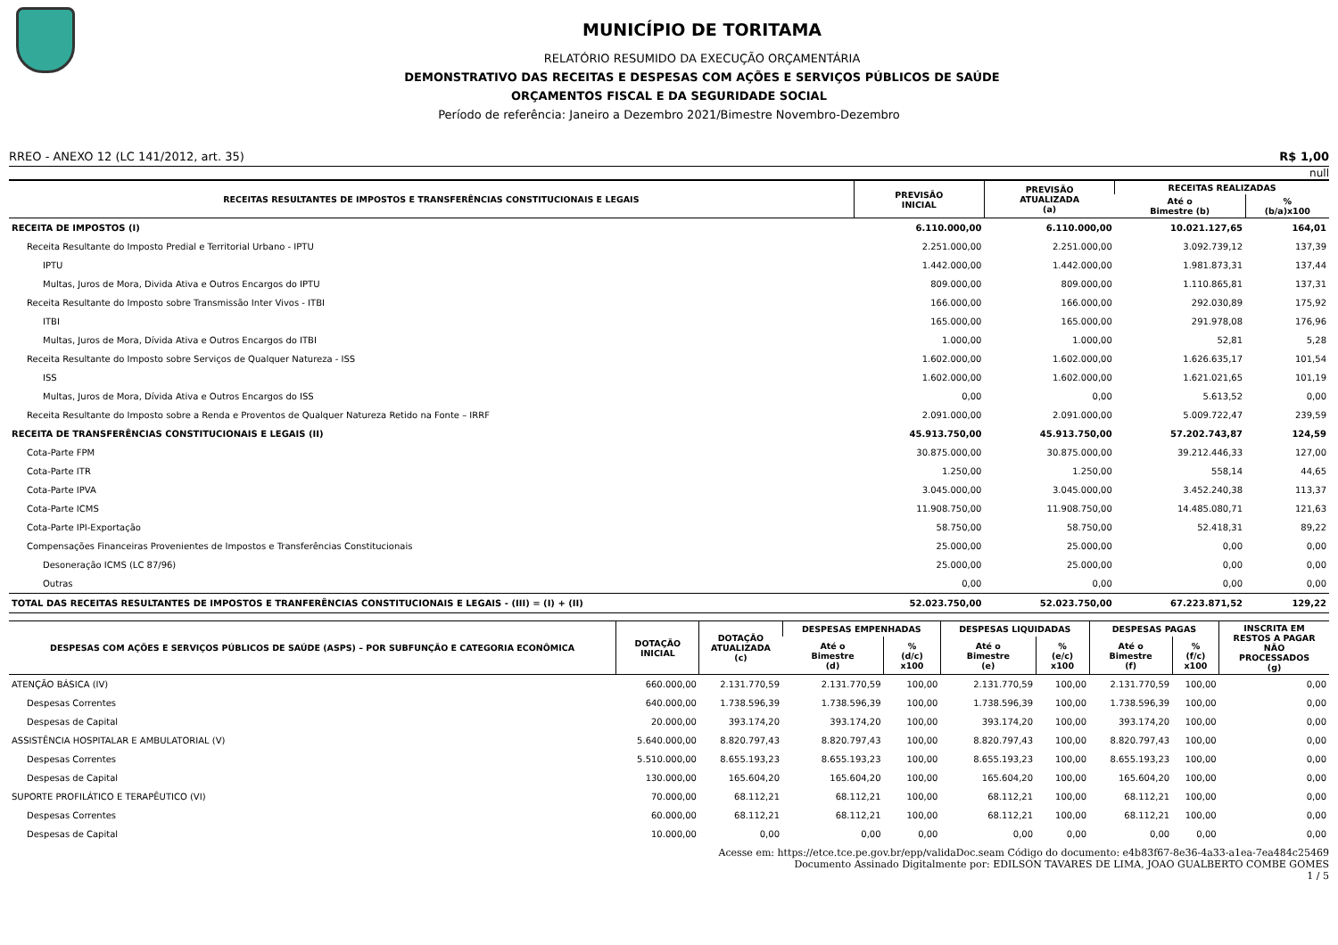MUNICÍPIO DE TORITAMA
RELATÓRIO RESUMIDO DA EXECUÇÃO ORÇAMENTÁRIA
DEMONSTRATIVO DAS RECEITAS E DESPESAS COM AÇÕES E SERVIÇOS PÚBLICOS DE SAÚDE
ORÇAMENTOS FISCAL E DA SEGURIDADE SOCIAL
Período de referência: Janeiro a Dezembro 2021/Bimestre Novembro-Dezembro
RREO - ANEXO 12 (LC 141/2012, art. 35) R$ 1,00
null
| RECEITAS RESULTANTES DE IMPOSTOS E TRANSFERÊNCIAS CONSTITUCIONAIS E LEGAIS | PREVISÃO INICIAL | PREVISÃO ATUALIZADA (a) | RECEITAS REALIZADAS | |
| --- | --- | --- | --- | --- |
| | | | Até o Bimestre (b) | % (b/a)x100 |
| RECEITA DE IMPOSTOS (I) | 6.110.000,00 | 6.110.000,00 | 10.021.127,65 | 164,01 |
| Receita Resultante do Imposto Predial e Territorial Urbano - IPTU | 2.251.000,00 | 2.251.000,00 | 3.092.739,12 | 137,39 |
| IPTU | 1.442.000,00 | 1.442.000,00 | 1.981.873,31 | 137,44 |
| Multas, Juros de Mora, Divida Ativa e Outros Encargos do IPTU | 809.000,00 | 809.000,00 | 1.110.865,81 | 137,31 |
| Receita Resultante do Imposto sobre Transmissão Inter Vivos - ITBI | 166.000,00 | 166.000,00 | 292.030,89 | 175,92 |
| ITBI | 165.000,00 | 165.000,00 | 291.978,08 | 176,96 |
| Multas, Juros de Mora, Dívida Ativa e Outros Encargos do ITBI | 1.000,00 | 1.000,00 | 52,81 | 5,28 |
| Receita Resultante do Imposto sobre Serviços de Qualquer Natureza - ISS | 1.602.000,00 | 1.602.000,00 | 1.626.635,17 | 101,54 |
| ISS | 1.602.000,00 | 1.602.000,00 | 1.621.021,65 | 101,19 |
| Multas, Juros de Mora, Dívida Ativa e Outros Encargos do ISS | 0,00 | 0,00 | 5.613,52 | 0,00 |
| Receita Resultante do Imposto sobre a Renda e Proventos de Qualquer Natureza Retido na Fonte – IRRF | 2.091.000,00 | 2.091.000,00 | 5.009.722,47 | 239,59 |
| RECEITA DE TRANSFERÊNCIAS CONSTITUCIONAIS E LEGAIS (II) | 45.913.750,00 | 45.913.750,00 | 57.202.743,87 | 124,59 |
| Cota-Parte FPM | 30.875.000,00 | 30.875.000,00 | 39.212.446,33 | 127,00 |
| Cota-Parte ITR | 1.250,00 | 1.250,00 | 558,14 | 44,65 |
| Cota-Parte IPVA | 3.045.000,00 | 3.045.000,00 | 3.452.240,38 | 113,37 |
| Cota-Parte ICMS | 11.908.750,00 | 11.908.750,00 | 14.485.080,71 | 121,63 |
| Cota-Parte IPI-Exportação | 58.750,00 | 58.750,00 | 52.418,31 | 89,22 |
| Compensações Financeiras Provenientes de Impostos e Transferências Constitucionais | 25.000,00 | 25.000,00 | 0,00 | 0,00 |
| Desoneração ICMS (LC 87/96) | 25.000,00 | 25.000,00 | 0,00 | 0,00 |
| Outras | 0,00 | 0,00 | 0,00 | 0,00 |
| TOTAL DAS RECEITAS RESULTANTES DE IMPOSTOS E TRANFERÊNCIAS CONSTITUCIONAIS E LEGAIS - (III) = (I) + (II) | 52.023.750,00 | 52.023.750,00 | 67.223.871,52 | 129,22 |
| DESPESAS COM AÇÕES E SERVIÇOS PÚBLICOS DE SAÚDE (ASPS) – POR SUBFUNÇÃO E CATEGORIA ECONÔMICA | DOTAÇÃO INICIAL | DOTAÇÃO ATUALIZADA (c) | DESPESAS EMPENHADAS | | DESPESAS LIQUIDADAS | | DESPESAS PAGAS | | INSCRITA EM RESTOS A PAGAR NÃO PROCESSADOS (g) |
| --- | --- | --- | --- | --- | --- | --- | --- | --- | --- |
| | | | Até o Bimestre (d) | % (d/c) x100 | Até o Bimestre (e) | % (e/c) x100 | Até o Bimestre (f) | % (f/c) x100 | |
| ATENÇÃO BÁSICA (IV) | 660.000,00 | 2.131.770,59 | 2.131.770,59 | 100,00 | 2.131.770,59 | 100,00 | 2.131.770,59 | 100,00 | 0,00 |
| Despesas Correntes | 640.000,00 | 1.738.596,39 | 1.738.596,39 | 100,00 | 1.738.596,39 | 100,00 | 1.738.596,39 | 100,00 | 0,00 |
| Despesas de Capital | 20.000,00 | 393.174,20 | 393.174,20 | 100,00 | 393.174,20 | 100,00 | 393.174,20 | 100,00 | 0,00 |
| ASSISTÊNCIA HOSPITALAR E AMBULATORIAL (V) | 5.640.000,00 | 8.820.797,43 | 8.820.797,43 | 100,00 | 8.820.797,43 | 100,00 | 8.820.797,43 | 100,00 | 0,00 |
| Despesas Correntes | 5.510.000,00 | 8.655.193,23 | 8.655.193,23 | 100,00 | 8.655.193,23 | 100,00 | 8.655.193,23 | 100,00 | 0,00 |
| Despesas de Capital | 130.000,00 | 165.604,20 | 165.604,20 | 100,00 | 165.604,20 | 100,00 | 165.604,20 | 100,00 | 0,00 |
| SUPORTE PROFILÁTICO E TERAPÊUTICO (VI) | 70.000,00 | 68.112,21 | 68.112,21 | 100,00 | 68.112,21 | 100,00 | 68.112,21 | 100,00 | 0,00 |
| Despesas Correntes | 60.000,00 | 68.112,21 | 68.112,21 | 100,00 | 68.112,21 | 100,00 | 68.112,21 | 100,00 | 0,00 |
| Despesas de Capital | 10.000,00 | 0,00 | 0,00 | 0,00 | 0,00 | 0,00 | 0,00 | 0,00 | 0,00 |
Acesse em: https://etce.tce.pe.gov.br/epp/validaDoc.seam Código do documento: e4b83f67-8e36-4a33-a1ea-7ea484c25469
Documento Assinado Digitalmente por: EDILSON TAVARES DE LIMA, JOAO GUALBERTO COMBE GOMES
1 / 5